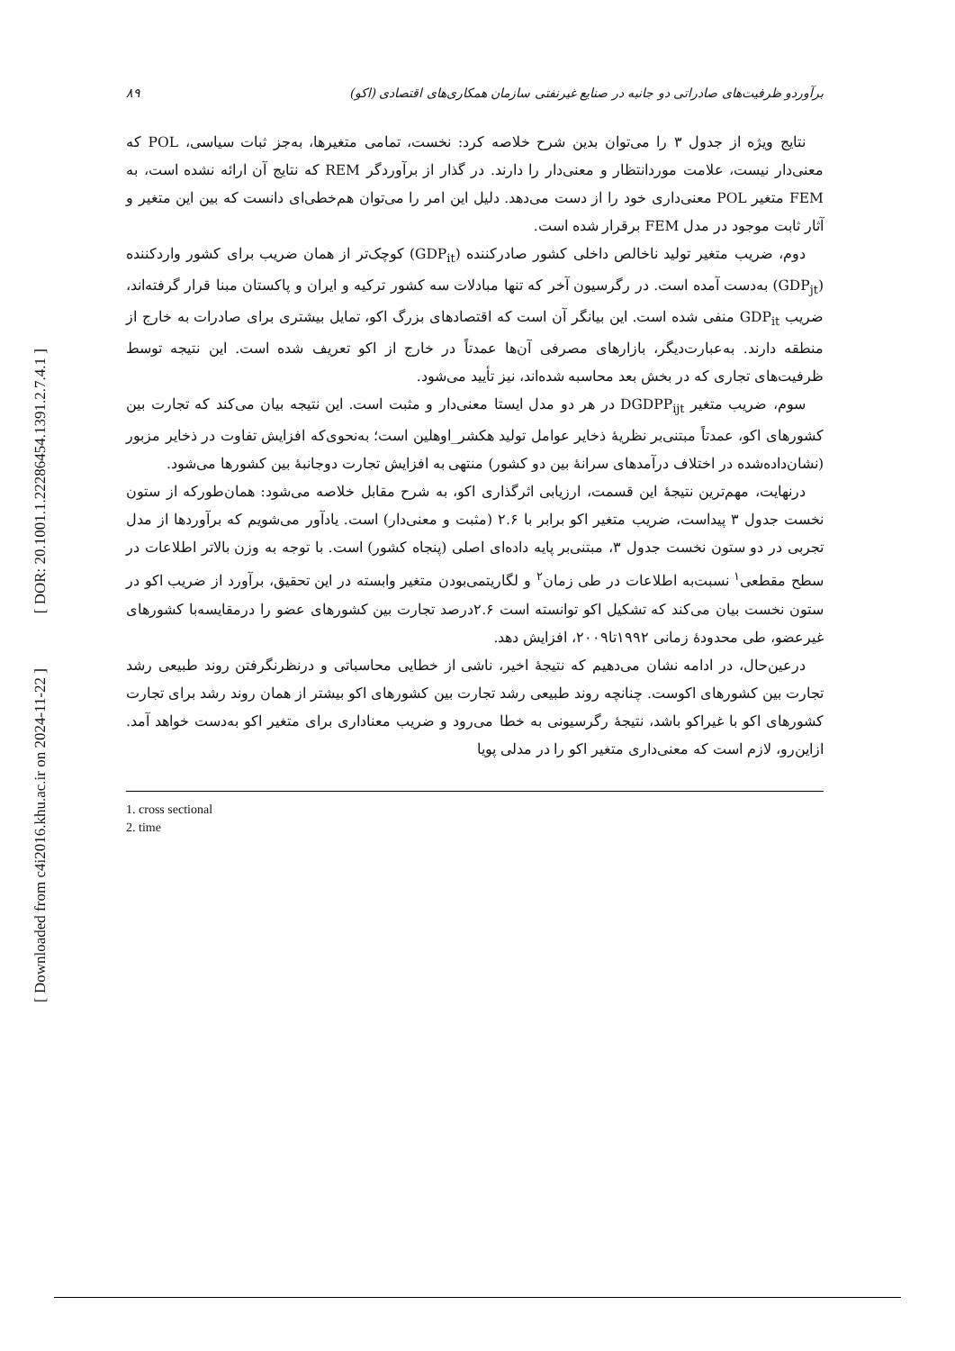[ DOR: 20.1001.1.22286454.1391.2.7.4.1 ]
[ Downloaded from c4i2016.khu.ac.ir on 2024-11-22 ]
۸۹ برآوردو ظرفیت‌های صادراتی دو جانبه در صنایع غیرنفتی سازمان همکاری‌های اقتصادی (اکو)
نتایج ویژه از جدول ۳ را می‌توان بدین شرح خلاصه کرد: نخست، تمامی متغیرها، به‌جز ثبات سیاسی، POL که معنی‌دار نیست، علامت موردانتظار و معنی‌دار را دارند. در گذار از برآوردگر REM که نتایج آن ارائه نشده است، به FEM متغیر POL معنی‌داری خود را از دست می‌دهد. دلیل این امر را می‌توان هم‌خطی‌ای دانست که بین این متغیر و آثار ثابت موجود در مدل FEM برقرار شده است.
دوم، ضریب متغیر تولید ناخالص داخلی کشور صادرکننده (GDP<sub>it</sub>) کوچک‌تر از همان ضریب برای کشور واردکننده (GDP<sub>jt</sub>) به‌دست آمده است. در رگرسیون آخر که تنها مبادلات سه کشور ترکیه و ایران و پاکستان مبنا قرار گرفته‌اند، ضریب GDP<sub>it</sub> منفی شده است. این بیانگر آن است که اقتصادهای بزرگ اکو، تمایل بیشتری برای صادرات به خارج از منطقه دارند. به‌عبارت‌دیگر، بازارهای مصرفی آن‌ها عمدتاً در خارج از اکو تعریف شده است. این نتیجه توسط ظرفیت‌های تجاری که در بخش بعد محاسبه شده‌اند، نیز تأیید می‌شود.
سوم، ضریب متغیر DGDPP<sub>ijt</sub> در هر دو مدل ایستا معنی‌دار و مثبت است. این نتیجه بیان می‌کند که تجارت بین کشورهای اکو، عمدتاً مبتنی‌بر نظریهٔ ذخایر عوامل تولید هکشر_اوهلین است؛ به‌نحوی‌که افزایش تفاوت در ذخایر مزبور (نشان‌داده‌شده در اختلاف درآمدهای سرانهٔ بین دو کشور) منتهی به افزایش تجارت دوجانبهٔ بین کشورها می‌شود.
درنهایت، مهم‌ترین نتیجهٔ این قسمت، ارزیابی اثرگذاری اکو، به شرح مقابل خلاصه می‌شود: همان‌طورکه از ستون نخست جدول ۳ پیداست، ضریب متغیر اکو برابر با ۲.۶ (مثبت و معنی‌دار) است. یادآور می‌شویم که برآوردها از مدل تجربی در دو ستون نخست جدول ۳، مبتنی‌بر پایه داده‌ای اصلی (پنجاه کشور) است. با توجه به وزن بالاتر اطلاعات در سطح مقطعی<sup>۱</sup> نسبت‌به اطلاعات در طی زمان<sup>۲</sup> و لگاریتمی‌بودن متغیر وابسته در این تحقیق، برآورد از ضریب اکو در ستون نخست بیان می‌کند که تشکیل اکو توانسته است ۲.۶درصد تجارت بین کشورهای عضو را درمقایسه‌با کشورهای غیرعضو، طی محدودهٔ زمانی ۱۹۹۲تا۲۰۰۹، افزایش دهد.
درعین‌حال، در ادامه نشان می‌دهیم که نتیجهٔ اخیر، ناشی از خطایی محاسباتی و درنظرنگرفتن روند طبیعی رشد تجارت بین کشورهای اکوست. چنانچه روند طبیعی رشد تجارت بین کشورهای اکو بیشتر از همان روند رشد برای تجارت کشورهای اکو با غیراکو باشد، نتیجهٔ رگرسیونی به خطا می‌رود و ضریب معناداری برای متغیر اکو به‌دست خواهد آمد. ازاین‌رو، لازم است که معنی‌داری متغیر اکو را در مدلی پویا
1. cross sectional
2. time